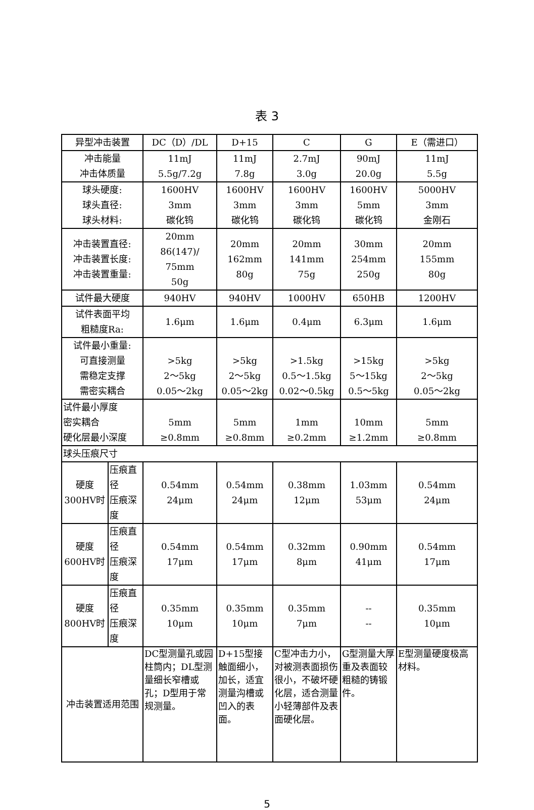表 3
| 异型冲击装置 | | DC（D）/DL | D+15 | C | G | E（需进口） |
| 冲击能量 冲击体质量 | | 11mJ 5.5g/7.2g | 11mJ 7.8g | 2.7mJ 3.0g | 90mJ 20.0g | 11mJ 5.5g |
| 球头硬度: 球头直径: 球头材料: | | 1600HV 3mm 碳化钨 | 1600HV 3mm 碳化钨 | 1600HV 3mm 碳化钨 | 1600HV 5mm 碳化钨 | 5000HV 3mm 金刚石 |
| 冲击装置直径: 冲击装置长度: 冲击装置重量: | | 20mm 86(147)/ 75mm 50g | 20mm 162mm 80g | 20mm 141mm 75g | 30mm 254mm 250g | 20mm 155mm 80g |
| 试件最大硬度 | | 940HV | 940HV | 1000HV | 650HB | 1200HV |
| 试件表面平均 粗糙度Ra: | | 1.6μm | 1.6μm | 0.4μm | 6.3μm | 1.6μm |
| 试件最小重量: 可直接测量 需稳定支撑 需密实耦合 | | >5kg 2～5kg 0.05～2kg | >5kg 2～5kg 0.05～2kg | >1.5kg 0.5～1.5kg 0.02～0.5kg | >15kg 5～15kg 0.5～5kg | >5kg 2～5kg 0.05～2kg |
| 试件最小厚度 密实耦合 硬化层最小深度 | | 5mm ≥0.8mm | 5mm ≥0.8mm | 1mm ≥0.2mm | 10mm ≥1.2mm | 5mm ≥0.8mm |
| 球头压痕尺寸 | | | | | | |
| 硬度 300HV时 | 压痕直径 压痕深度 | 0.54mm 24μm | 0.54mm 24μm | 0.38mm 12μm | 1.03mm 53μm | 0.54mm 24μm |
| 硬度 600HV时 | 压痕直径 压痕深度 | 0.54mm 17μm | 0.54mm 17μm | 0.32mm 8μm | 0.90mm 41μm | 0.54mm 17μm |
| 硬度 800HV时 | 压痕直径 压痕深度 | 0.35mm 10μm | 0.35mm 10μm | 0.35mm 7μm | -- -- | 0.35mm 10μm |
| 冲击装置适用范围 | | DC型测量孔或园柱筒内；DL型测量细长窄槽或孔；D型用于常规测量。 | D+15型接触面细小，加长，适宜测量沟槽或凹入的表面。 | C型冲击力小，对被测表面损伤很小，不破坏硬化层，适合测量小轻薄部件及表面硬化层。 | G型测量大厚重及表面较粗糙的铸锻件。 | E型测量硬度极高材料。 |
5